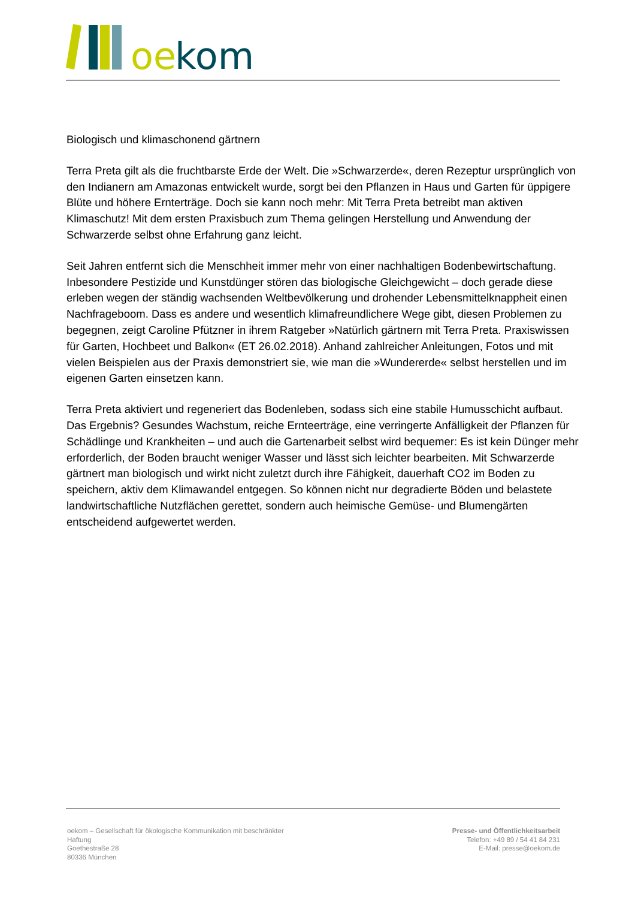oe
kom
Biologisch und klimaschonend gärtnern
Terra Preta gilt als die fruchtbarste Erde der Welt. Die »Schwarzerde«, deren Rezeptur ursprünglich von den Indianern am Amazonas entwickelt wurde, sorgt bei den Pflanzen in Haus und Garten für üppigere Blüte und höhere Ernterträge. Doch sie kann noch mehr: Mit Terra Preta betreibt man aktiven Klimaschutz! Mit dem ersten Praxisbuch zum Thema gelingen Herstellung und Anwendung der Schwarzerde selbst ohne Erfahrung ganz leicht.
Seit Jahren entfernt sich die Menschheit immer mehr von einer nachhaltigen Bodenbewirtschaftung. Inbesondere Pestizide und Kunstdünger stören das biologische Gleichgewicht – doch gerade diese erleben wegen der ständig wachsenden Weltbevölkerung und drohender Lebensmittelknappheit einen Nachfrageboom. Dass es andere und wesentlich klimafreundlichere Wege gibt, diesen Problemen zu begegnen, zeigt Caroline Pfützner in ihrem Ratgeber »Natürlich gärtnern mit Terra Preta. Praxiswissen für Garten, Hochbeet und Balkon« (ET 26.02.2018). Anhand zahlreicher Anleitungen, Fotos und mit vielen Beispielen aus der Praxis demonstriert sie, wie man die »Wundererde« selbst herstellen und im eigenen Garten einsetzen kann.
Terra Preta aktiviert und regeneriert das Bodenleben, sodass sich eine stabile Humusschicht aufbaut. Das Ergebnis? Gesundes Wachstum, reiche Ernteerträge, eine verringerte Anfälligkeit der Pflanzen für Schädlinge und Krankheiten – und auch die Gartenarbeit selbst wird bequemer: Es ist kein Dünger mehr erforderlich, der Boden braucht weniger Wasser und lässt sich leichter bearbeiten. Mit Schwarzerde gärtnert man biologisch und wirkt nicht zuletzt durch ihre Fähigkeit, dauerhaft CO2 im Boden zu speichern, aktiv dem Klimawandel entgegen. So können nicht nur degradierte Böden und belastete landwirtschaftliche Nutzflächen gerettet, sondern auch heimische Gemüse- und Blumengärten entscheidend aufgewertet werden.
oekom – Gesellschaft für ökologische Kommunikation mit beschränkter Haftung
Goethestraße 28
80336 München
Presse- und Öffentlichkeitsarbeit
Telefon: +49 89 / 54 41 84 231
E-Mail: presse@oekom.de